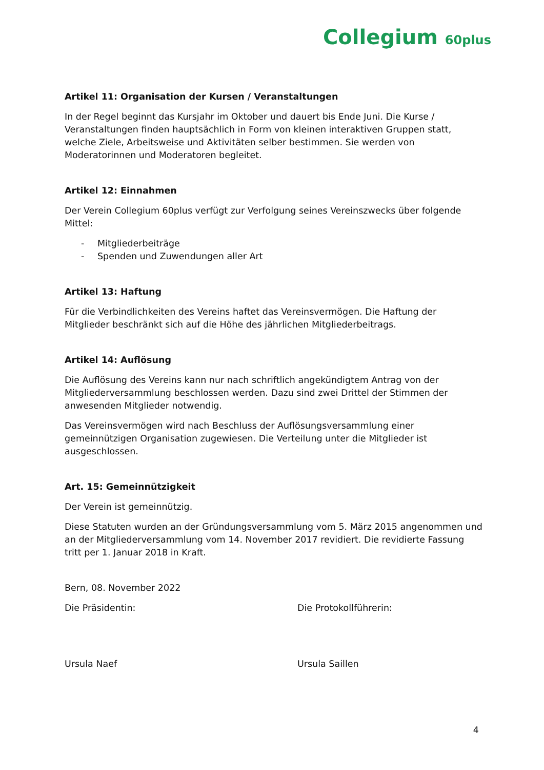Collegium 60plus
Artikel 11: Organisation der Kursen / Veranstaltungen
In der Regel beginnt das Kursjahr im Oktober und dauert bis Ende Juni. Die Kurse / Veranstaltungen finden hauptsächlich in Form von kleinen interaktiven Gruppen statt, welche Ziele, Arbeitsweise und Aktivitäten selber bestimmen. Sie werden von Moderatorinnen und Moderatoren begleitet.
Artikel 12: Einnahmen
Der Verein Collegium 60plus verfügt zur Verfolgung seines Vereinszwecks über folgende Mittel:
- Mitgliederbeiträge
- Spenden und Zuwendungen aller Art
Artikel 13: Haftung
Für die Verbindlichkeiten des Vereins haftet das Vereinsvermögen. Die Haftung der Mitglieder beschränkt sich auf die Höhe des jährlichen Mitgliederbeitrags.
Artikel 14: Auflösung
Die Auflösung des Vereins kann nur nach schriftlich angekündigtem Antrag von der Mitgliederversammlung beschlossen werden. Dazu sind zwei Drittel der Stimmen der anwesenden Mitglieder notwendig.
Das Vereinsvermögen wird nach Beschluss der Auflösungsversammlung einer gemeinnützigen Organisation zugewiesen. Die Verteilung unter die Mitglieder ist ausgeschlossen.
Art. 15: Gemeinnützigkeit
Der Verein ist gemeinnützig.
Diese Statuten wurden an der Gründungsversammlung vom 5. März 2015 angenommen und an der Mitgliederversammlung vom 14. November 2017 revidiert. Die revidierte Fassung tritt per 1. Januar 2018 in Kraft.
Bern, 08. November 2022
Die Präsidentin:
Ursula Naef
Die Protokollführerin:
Ursula Saillen
4